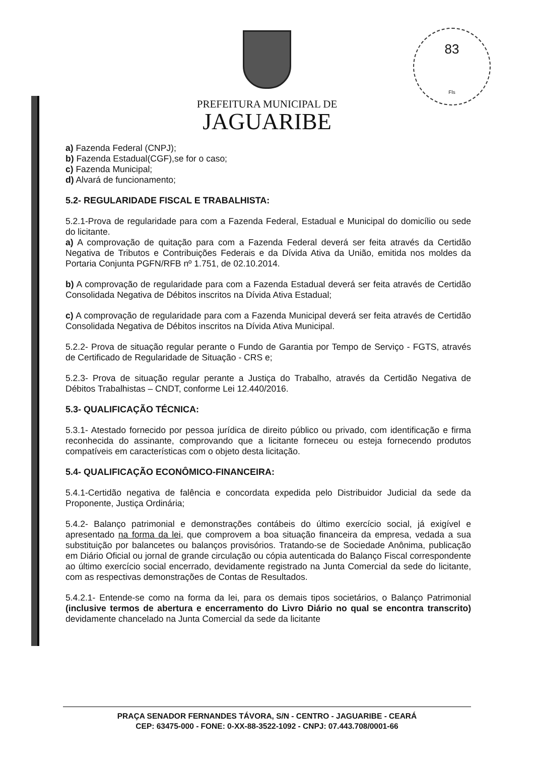83
Fls
PREFEITURA MUNICIPAL DE
JAGUARIBE
a) Fazenda Federal (CNPJ);
b) Fazenda Estadual(CGF),se for o caso;
c) Fazenda Municipal;
d) Alvará de funcionamento;
5.2- REGULARIDADE FISCAL E TRABALHISTA:
5.2.1-Prova de regularidade para com a Fazenda Federal, Estadual e Municipal do domicílio ou sede do licitante.
a) A comprovação de quitação para com a Fazenda Federal deverá ser feita através da Certidão Negativa de Tributos e Contribuições Federais e da Dívida Ativa da União, emitida nos moldes da Portaria Conjunta PGFN/RFB nº 1.751, de 02.10.2014.
b) A comprovação de regularidade para com a Fazenda Estadual deverá ser feita através de Certidão Consolidada Negativa de Débitos inscritos na Dívida Ativa Estadual;
c) A comprovação de regularidade para com a Fazenda Municipal deverá ser feita através de Certidão Consolidada Negativa de Débitos inscritos na Dívida Ativa Municipal.
5.2.2- Prova de situação regular perante o Fundo de Garantia por Tempo de Serviço - FGTS, através de Certificado de Regularidade de Situação - CRS e;
5.2.3- Prova de situação regular perante a Justiça do Trabalho, através da Certidão Negativa de Débitos Trabalhistas – CNDT, conforme Lei 12.440/2016.
5.3- QUALIFICAÇÃO TÉCNICA:
5.3.1- Atestado fornecido por pessoa jurídica de direito público ou privado, com identificação e firma reconhecida do assinante, comprovando que a licitante forneceu ou esteja fornecendo produtos compatíveis em características com o objeto desta licitação.
5.4- QUALIFICAÇÃO ECONÔMICO-FINANCEIRA:
5.4.1-Certidão negativa de falência e concordata expedida pelo Distribuidor Judicial da sede da Proponente, Justiça Ordinária;
5.4.2- Balanço patrimonial e demonstrações contábeis do último exercício social, já exigível e apresentado na forma da lei, que comprovem a boa situação financeira da empresa, vedada a sua substituição por balancetes ou balanços provisórios. Tratando-se de Sociedade Anônima, publicação em Diário Oficial ou jornal de grande circulação ou cópia autenticada do Balanço Fiscal correspondente ao último exercício social encerrado, devidamente registrado na Junta Comercial da sede do licitante, com as respectivas demonstrações de Contas de Resultados.
5.4.2.1- Entende-se como na forma da lei, para os demais tipos societários, o Balanço Patrimonial (inclusive termos de abertura e encerramento do Livro Diário no qual se encontra transcrito) devidamente chancelado na Junta Comercial da sede da licitante
PRAÇA SENADOR FERNANDES TÁVORA, S/N - CENTRO - JAGUARIBE - CEARÁ
CEP: 63475-000 - FONE: 0-XX-88-3522-1092 - CNPJ: 07.443.708/0001-66